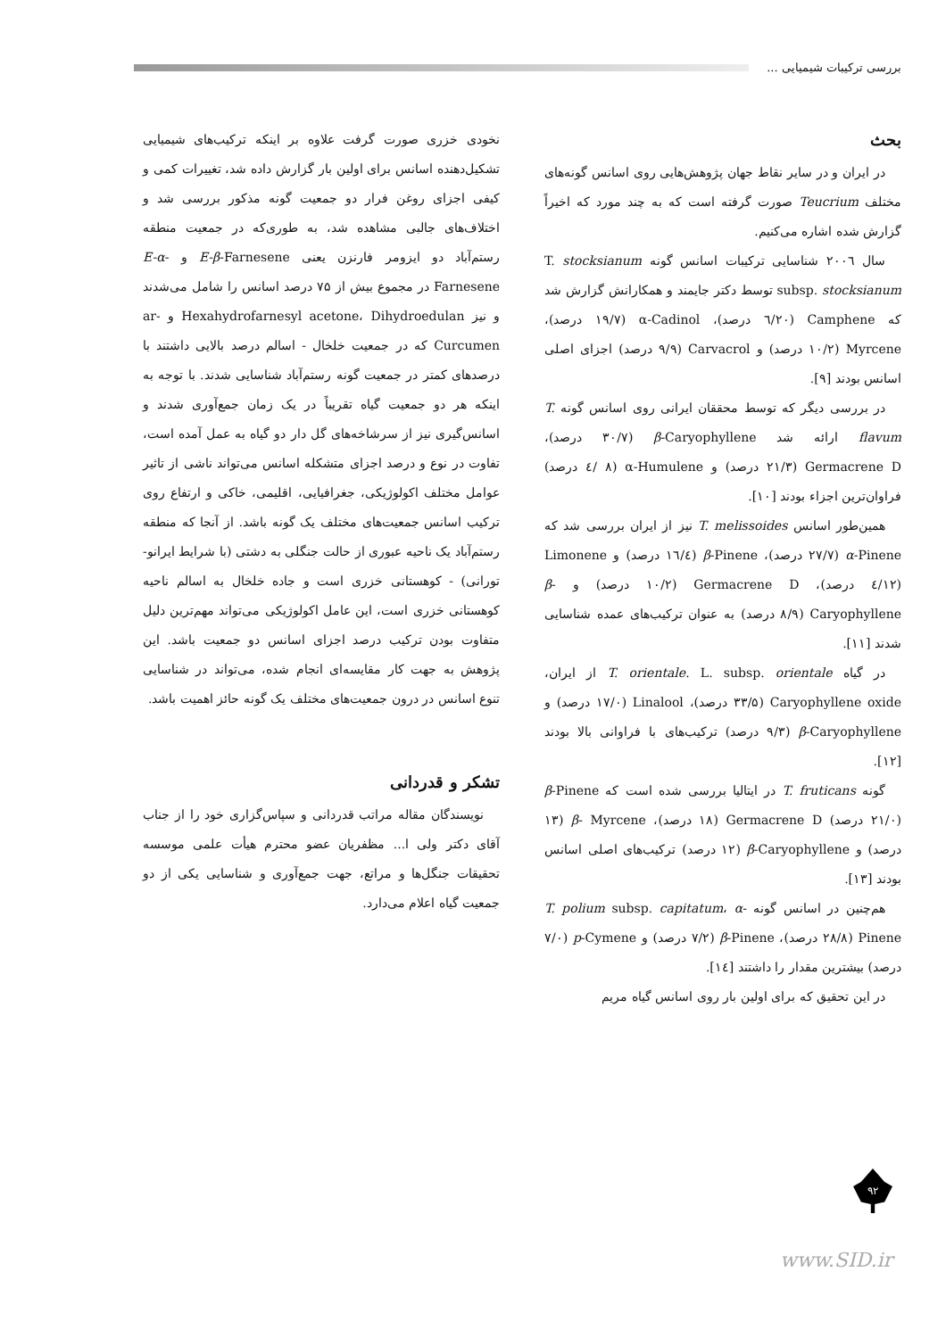بررسی ترکیبات شیمیایی ...
بحث
در ایران و در سایر نقاط جهان پژوهش‌هایی روی اسانس گونه‌های مختلف Teucrium صورت گرفته است که به چند مورد که اخیراً گزارش شده اشاره می‌کنیم.
سال ۲۰۰٦ شناسایی ترکیبات اسانس گونه T. stocksianum subsp. stocksianum توسط دکتر جایمند و همکارانش گزارش شد که Camphene (۲۰/٦ درصد)، α-Cadinol (۱۹/۷ درصد)، Myrcene (۱۰/۲ درصد) و Carvacrol (۹/۹ درصد) اجزای اصلی اسانس بودند [۹].
در بررسی دیگر که توسط محققان ایرانی روی اسانس گونه T. flavum ارائه شد β-Caryophyllene (۳۰/۷ درصد)، Germacrene D (۲۱/۳ درصد) و α-Humulene (٨ /٤ درصد) فراوان‌ترین اجزاء بودند [۱۰].
همین‌طور اسانس T. melissoides نیز از ایران بررسی شد که α-Pinene (۲۷/۷ درصد)، β-Pinene (۱٦/٤ درصد) و Limonene (۱۲/٤ درصد)، Germacrene D (۱۰/۲ درصد) و β-Caryophyllene (۸/۹ درصد) به عنوان ترکیب‌های عمده شناسایی شدند [۱۱].
در گیاه T. orientale. L. subsp. orientale از ایران، Caryophyllene oxide (۳۳/۵ درصد)، Linalool (۱۷/۰ درصد) و β-Caryophyllene (۹/۳ درصد) ترکیب‌های با فراوانی بالا بودند [۱۲].
گونه T. fruticans در ایتالیا بررسی شده است که β-Pinene (۲۱/۰ درصد) Germacrene D (۱۸ درصد)، β- Myrcene (۱۳ درصد) و β-Caryophyllene (۱۲ درصد) ترکیب‌های اصلی اسانس بودند [۱۳].
هم‌چنین در اسانس گونه T. polium subsp. capitatum، α-Pinene (۲۸/۸ درصد)، β-Pinene (۷/۲ درصد) و p-Cymene (۷/۰ درصد) بیشترین مقدار را داشتند [۱٤].
در این تحقیق که برای اولین بار روی اسانس گیاه مریم
نخودی خزری صورت گرفت علاوه بر اینکه ترکیب‌های شیمیایی تشکیل‌دهنده اسانس برای اولین بار گزارش داده شد، تغییرات کمی و کیفی اجزای روغن فرار دو جمعیت گونه مذکور بررسی شد و اختلاف‌های جالبی مشاهده شد، به طوری‌که در جمعیت منطقه رستم‌آباد دو ایزومر فارنزن یعنی E-β-Farnesene و E-α-Farnesene در مجموع بیش از ۷۵ درصد اسانس را شامل می‌شدند و نیز Hexahydrofarnesyl acetone، Dihydroedulan و ar-Curcumen که در جمعیت خلخال - اسالم درصد بالایی داشتند با درصدهای کمتر در جمعیت گونه رستم‌آباد شناسایی شدند. با توجه به اینکه هر دو جمعیت گیاه تقریباً در یک زمان جمع‌آوری شدند و اسانس‌گیری نیز از سرشاخه‌های گل دار دو گیاه به عمل آمده است، تفاوت در نوع و درصد اجزای متشکله اسانس می‌تواند ناشی از تاثیر عوامل مختلف اکولوژیکی، جغرافیایی، اقلیمی، خاکی و ارتفاع روی ترکیب اسانس جمعیت‌های مختلف یک گونه باشد. از آنجا که منطقه رستم‌آباد یک ناحیه عبوری از حالت جنگلی به دشتی (با شرایط ایرانو- تورانی) - کوهستانی خزری است و جاده خلخال به اسالم ناحیه کوهستانی خزری است، این عامل اکولوژیکی می‌تواند مهم‌ترین دلیل متفاوت بودن ترکیب درصد اجزای اسانس دو جمعیت باشد. این پژوهش به جهت کار مقایسه‌ای انجام شده، می‌تواند در شناسایی تنوع اسانس در درون جمعیت‌های مختلف یک گونه حائز اهمیت باشد.
تشکر و قدردانی
نویسندگان مقاله مراتب قدردانی و سپاس‌گزاری خود را از جناب آقای دکتر ولی ا... مظفریان عضو محترم هیأت علمی موسسه تحقیقات جنگل‌ها و مراتع، جهت جمع‌آوری و شناسایی یکی از دو جمعیت گیاه اعلام می‌دارد.
۹۲
www.SID.ir